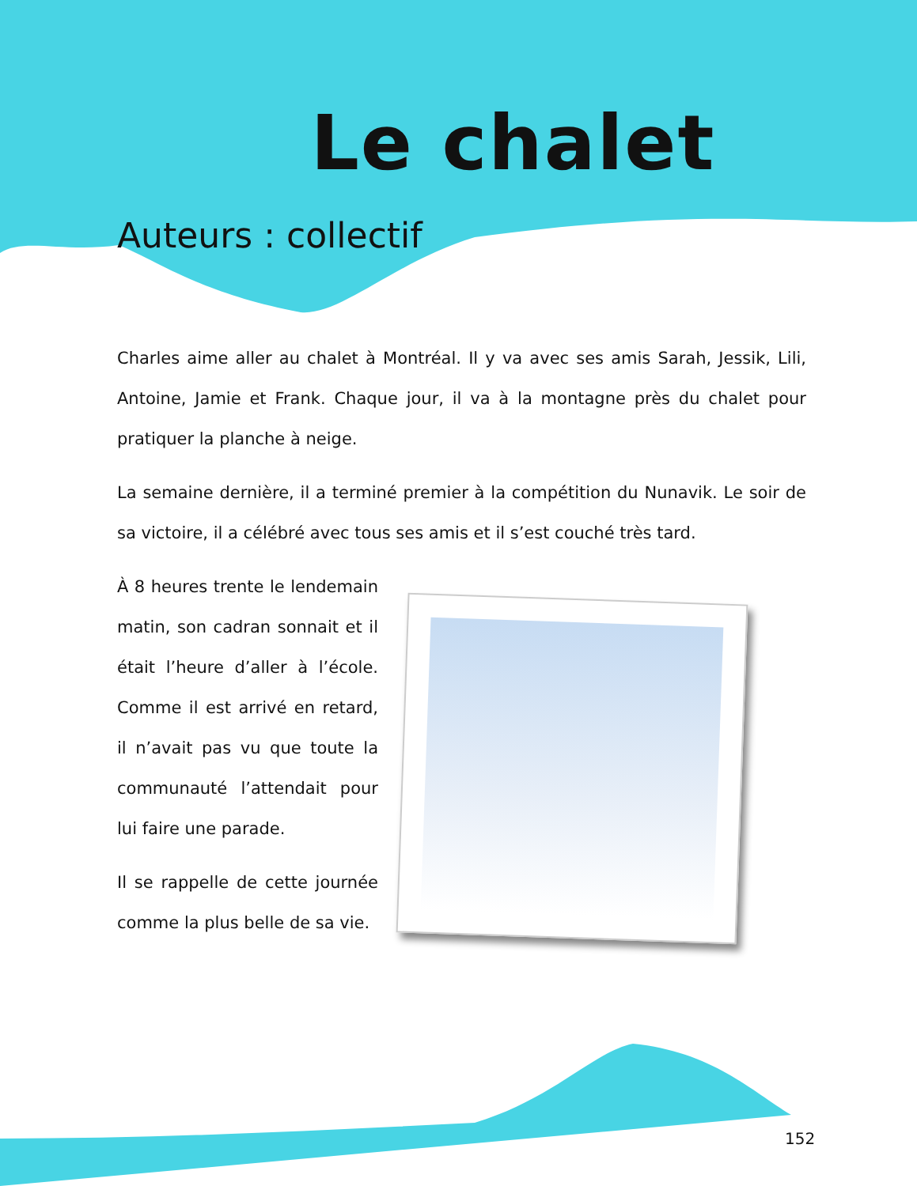Le chalet
Auteurs : collectif
Charles aime aller au chalet à Montréal. Il y va avec ses amis Sarah, Jessik, Lili, Antoine, Jamie et Frank. Chaque jour, il va à la montagne près du chalet pour pratiquer la planche à neige.
La semaine dernière, il a terminé premier à la compétition du Nunavik. Le soir de sa victoire, il a célébré avec tous ses amis et il s’est couché très tard.
À 8 heures trente le lendemain matin, son cadran sonnait et il était l’heure d’aller à l’école. Comme il est arrivé en retard, il n’avait pas vu que toute la communauté l’attendait pour lui faire une parade.
Il se rappelle de cette journée comme la plus belle de sa vie.
152